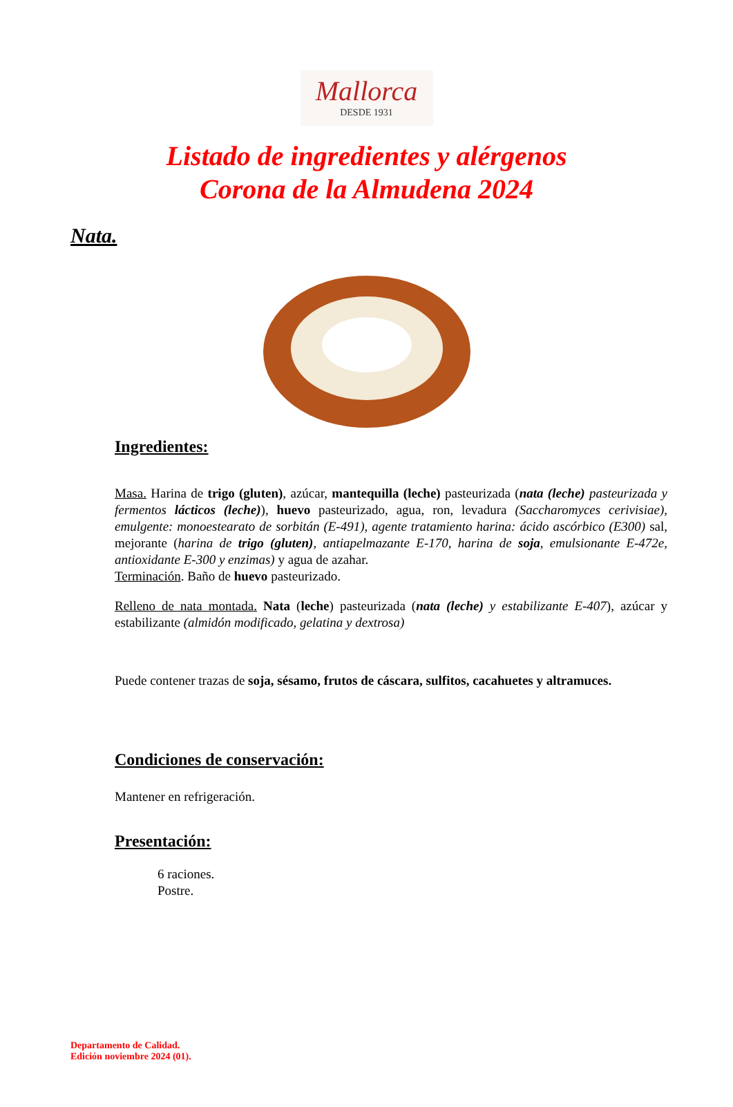Mallorca
DESDE 1931
Listado de ingredientes y alérgenos
Corona de la Almudena 2024
Nata.
Ingredientes:
Masa. Harina de trigo (gluten), azúcar, mantequilla (leche) pasteurizada (nata (leche) pasteurizada y fermentos lácticos (leche)), huevo pasteurizado, agua, ron, levadura (Saccharomyces cerivisiae), emulgente: monoestearato de sorbitán (E-491), agente tratamiento harina: ácido ascórbico (E300) sal, mejorante (harina de trigo (gluten), antiapelmazante E-170, harina de soja, emulsionante E-472e, antioxidante E-300 y enzimas) y agua de azahar.
Terminación. Baño de huevo pasteurizado.
Relleno de nata montada. Nata (leche) pasteurizada (nata (leche) y estabilizante E-407), azúcar y estabilizante (almidón modificado, gelatina y dextrosa)
Puede contener trazas de soja, sésamo, frutos de cáscara, sulfitos, cacahuetes y altramuces.
Condiciones de conservación:
Mantener en refrigeración.
Presentación:
6 raciones.
Postre.
Departamento de Calidad.
Edición noviembre 2024 (01).